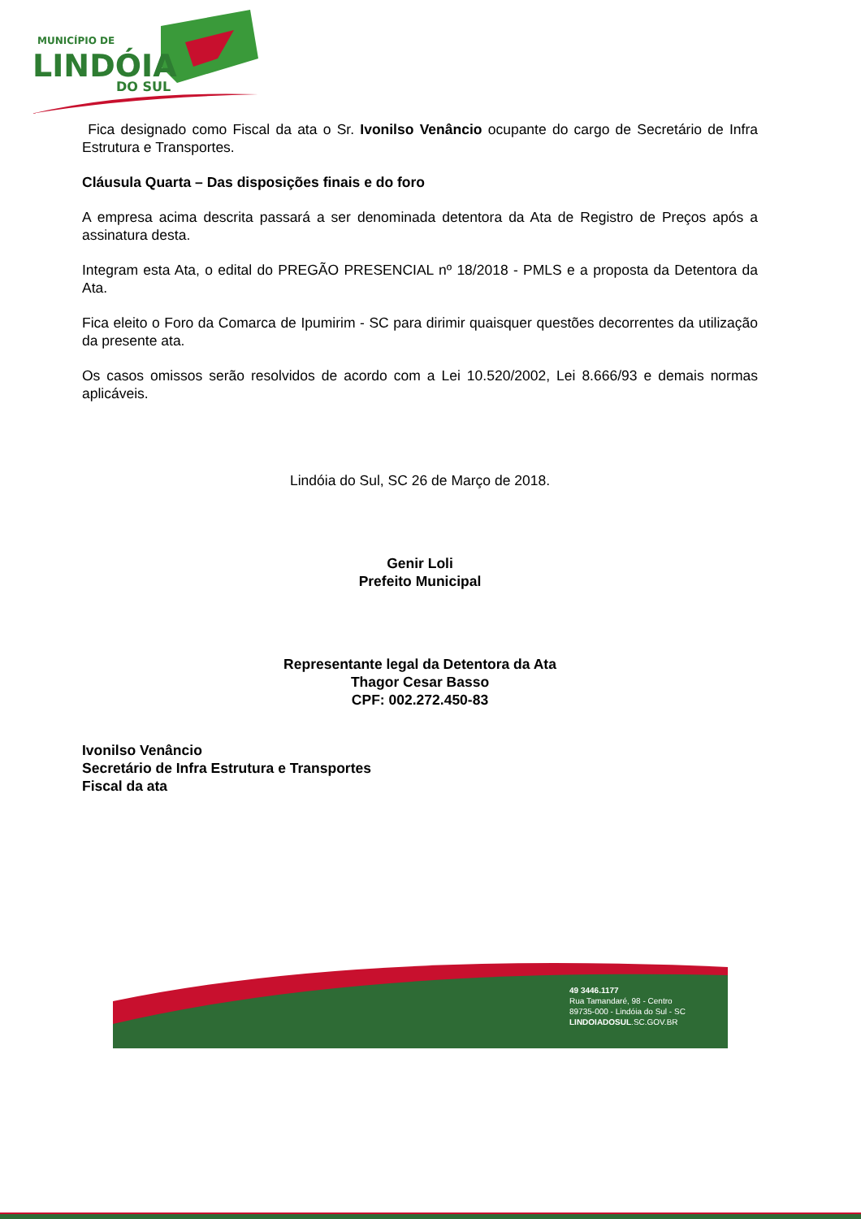MUNICÍPIO DE
LINDÓIA
DO SUL
Fica designado como Fiscal da ata o Sr. Ivonilso Venâncio ocupante do cargo de Secretário de Infra Estrutura e Transportes.
Cláusula Quarta – Das disposições finais e do foro
A empresa acima descrita passará a ser denominada detentora da Ata de Registro de Preços após a assinatura desta.
Integram esta Ata, o edital do PREGÃO PRESENCIAL nº 18/2018 - PMLS e a proposta da Detentora da Ata.
Fica eleito o Foro da Comarca de Ipumirim - SC para dirimir quaisquer questões decorrentes da utilização da presente ata.
Os casos omissos serão resolvidos de acordo com a Lei 10.520/2002, Lei 8.666/93 e demais normas aplicáveis.
Lindóia do Sul, SC 26 de Março de 2018.
Genir Loli
Prefeito Municipal
Representante legal da Detentora da Ata
Thagor Cesar Basso
CPF: 002.272.450-83
Ivonilso Venâncio
Secretário de Infra Estrutura e Transportes
Fiscal da ata
49 3446.1177
Rua Tamandaré, 98 - Centro
89735-000 - Lindóia do Sul - SC
LINDOIADOSUL.SC.GOV.BR